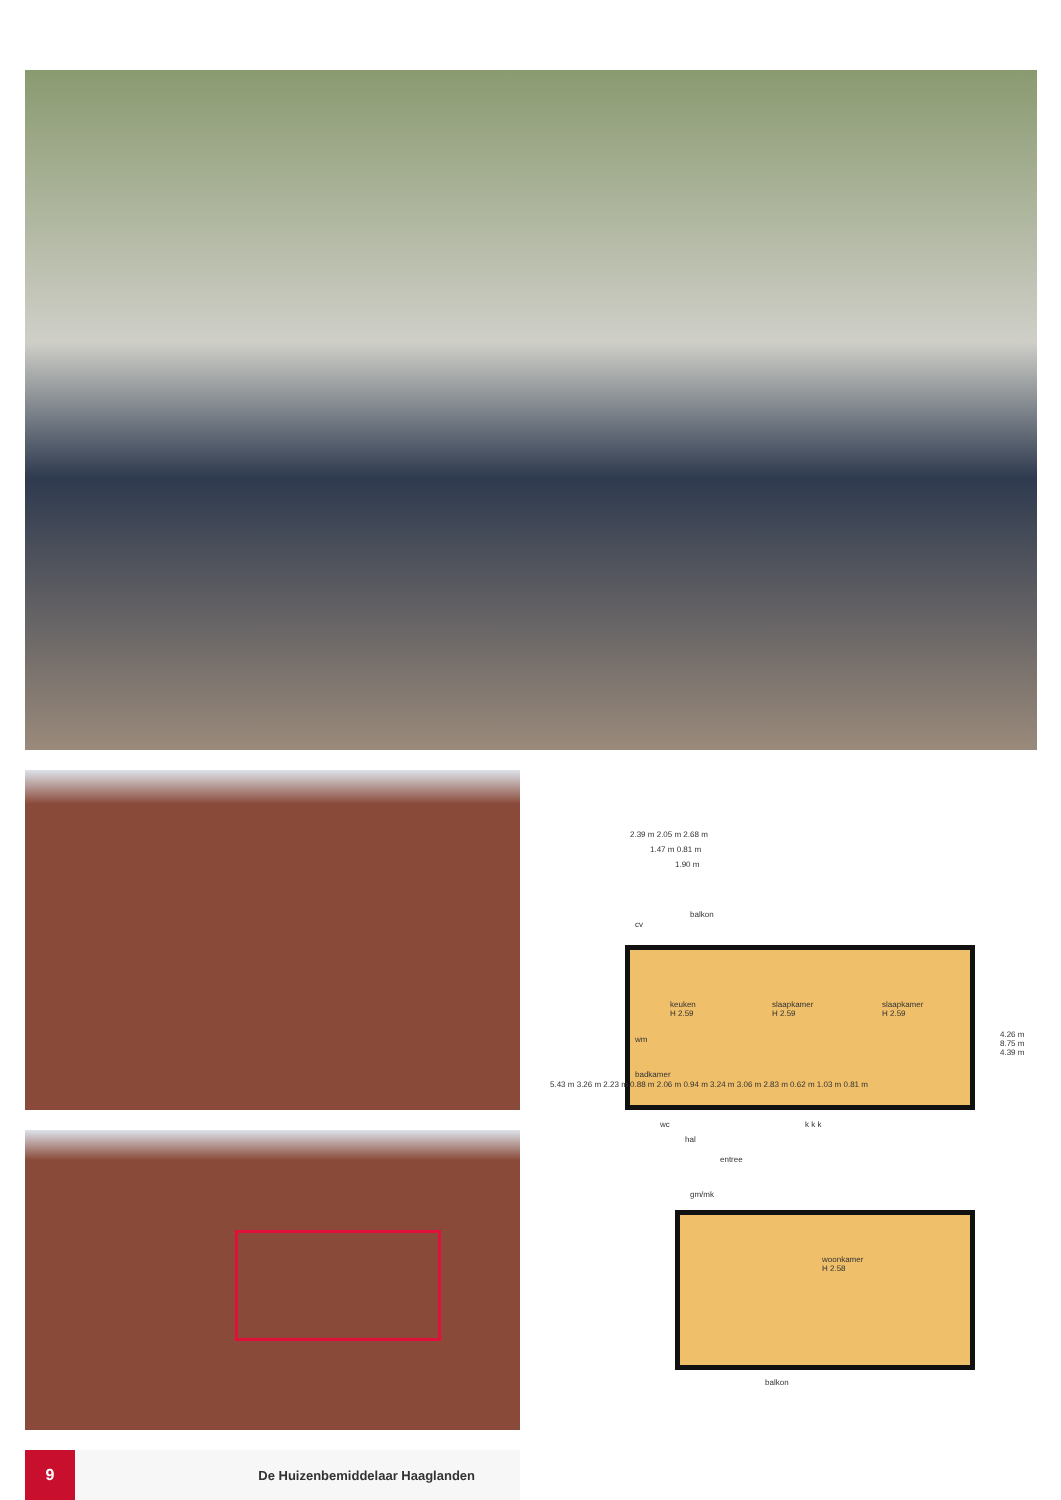2.39 m 2.05 m 2.68 m
1.47 m 0.81 m
1.90 m
balkon
keuken
H 2.59
slaapkamer
H 2.59
slaapkamer
H 2.59
badkamer
hal
entree
gm/mk
woonkamer
H 2.58
balkon
5.43 m 3.26 m 2.23 m 0.88 m 2.06 m 0.94 m 3.24 m 3.06 m 2.83 m 0.62 m 1.03 m 0.81 m
4.26 m 8.75 m 4.39 m
wm
cv
wc k k k
9
De Huizenbemiddelaar Haaglanden